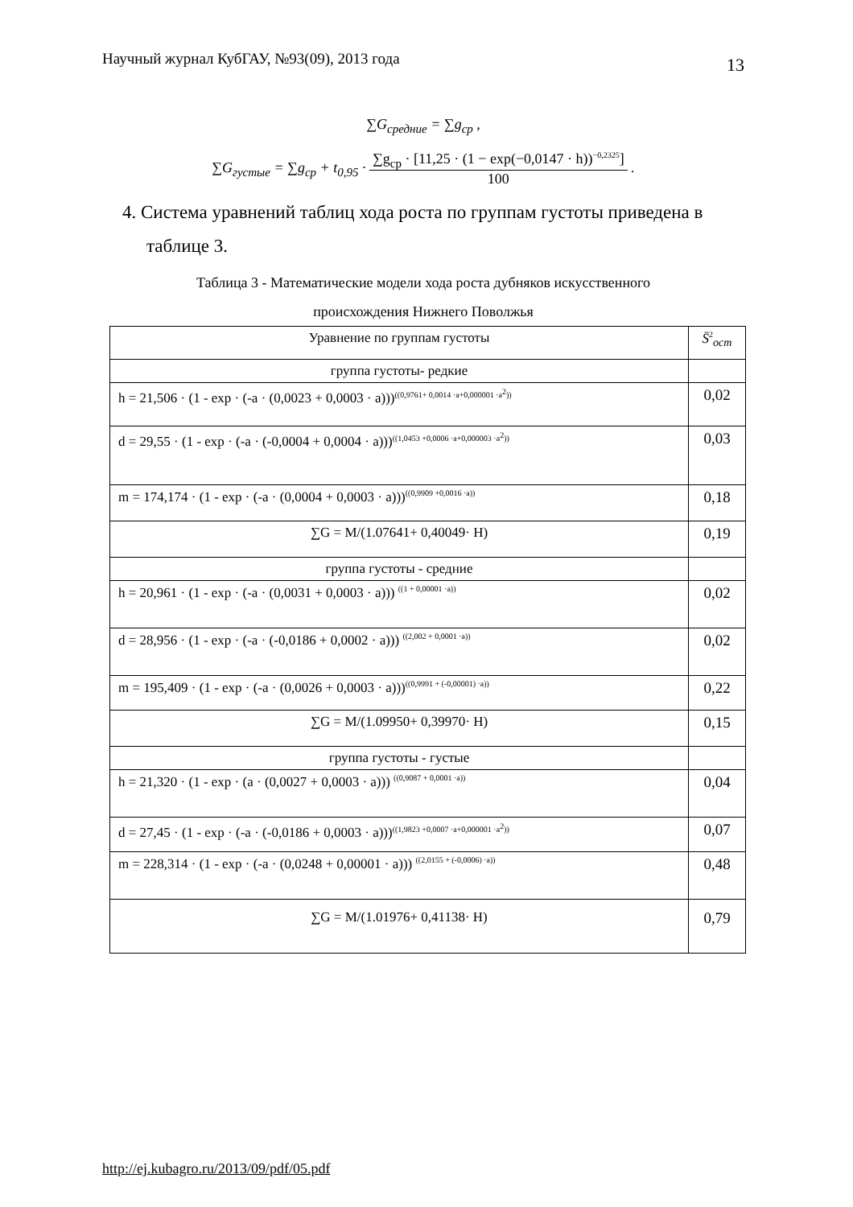Научный журнал КубГАУ, №93(09), 2013 года 13
∑G<sub>средние</sub> = ∑g<sub>ср</sub> ,
∑G<sub>густые</sub> = ∑g<sub>ср</sub> + t<sub>0,95</sub> ·
∑g<sub>ср</sub> · [11,25 · (1 − exp(−0,0147 · h))<sup>−0,2325</sup>]
100
.
4. Система уравнений таблиц хода роста по группам густоты приведена в таблице 3.
Таблица 3 - Математические модели хода роста дубняков искусственного
происхождения Нижнего Поволжья
| Уравнение по группам густоты | S̄<sup>2</sup><sub>ост</sub> |
| --- | --- |
| группа густоты- редкие | |
| h = 21,506 · (1 - exp · (-a · (0,0023 + 0,0003 · a)))<sup>((0,9761+ 0,0014 ·a+0,000001 ·a<sup>2</sup>))</sup> | 0,02 |
| d = 29,55 · (1 - exp · (-a · (-0,0004 + 0,0004 · a)))<sup>((1,0453 +0,0006 ·a+0,000003 ·a<sup>2</sup>))</sup> | 0,03 |
| m = 174,174 · (1 - exp · (-a · (0,0004 + 0,0003 · a)))<sup>((0,9909 +0,0016 ·a))</sup> | 0,18 |
| ∑G = M/(1.07641+ 0,40049· H) | 0,19 |
| группа густоты - средние | |
| h = 20,961 · (1 - exp · (-a · (0,0031 + 0,0003 · a))) <sup>((1 + 0,00001 ·a))</sup> | 0,02 |
| d = 28,956 · (1 - exp · (-a · (-0,0186 + 0,0002 · a))) <sup>((2,002 + 0,0001 ·a))</sup> | 0,02 |
| m = 195,409 · (1 - exp · (-a · (0,0026 + 0,0003 · a)))<sup>((0,9991 + (-0,00001) ·a))</sup> | 0,22 |
| ∑G = M/(1.09950+ 0,39970· H) | 0,15 |
| группа густоты - густые | |
| h = 21,320 · (1 - exp · (a · (0,0027 + 0,0003 · a))) <sup>((0,9087 + 0,0001 ·a))</sup> | 0,04 |
| d = 27,45 · (1 - exp · (-a · (-0,0186 + 0,0003 · a)))<sup>((1,9823 +0,0007 ·a+0,000001 ·a<sup>2</sup>))</sup> | 0,07 |
| m = 228,314 · (1 - exp · (-a · (0,0248 + 0,00001 · a))) <sup>((2,0155 + (-0,0006) ·a))</sup> | 0,48 |
| ∑G = M/(1.01976+ 0,41138· H) | 0,79 |
http://ej.kubagro.ru/2013/09/pdf/05.pdf